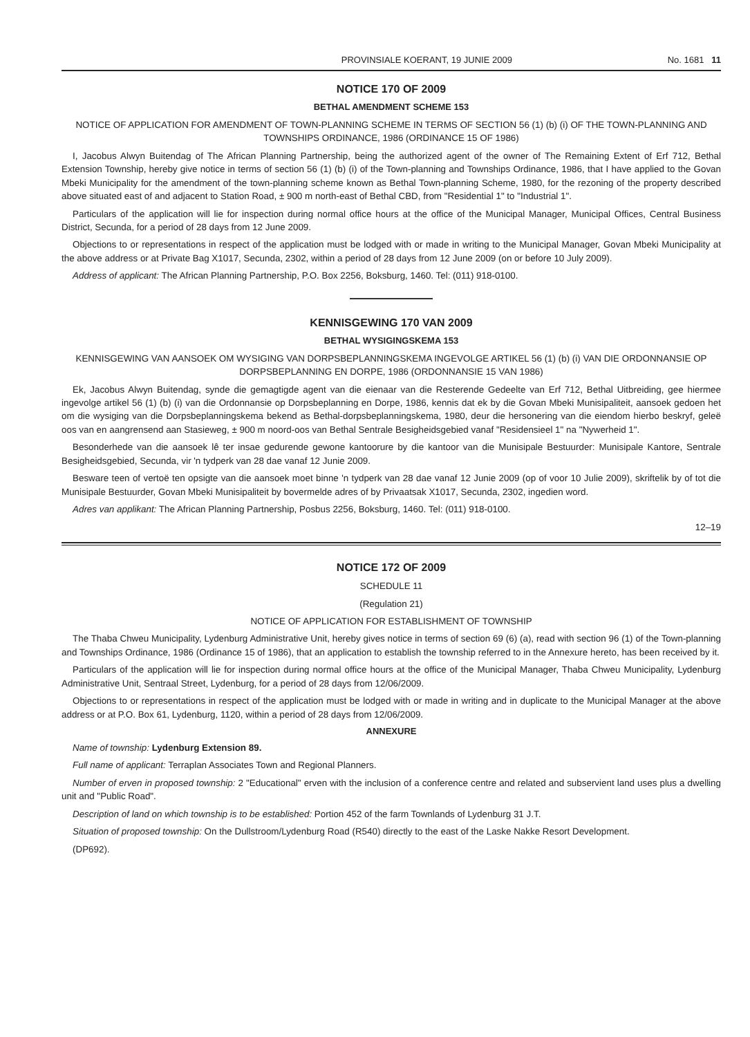PROVINSIALE KOERANT, 19 JUNIE 2009 No. 1681 11
NOTICE 170 OF 2009
BETHAL AMENDMENT SCHEME 153
NOTICE OF APPLICATION FOR AMENDMENT OF TOWN-PLANNING SCHEME IN TERMS OF SECTION 56 (1) (b) (i) OF THE TOWN-PLANNING AND TOWNSHIPS ORDINANCE, 1986 (ORDINANCE 15 OF 1986)
I, Jacobus Alwyn Buitendag of The African Planning Partnership, being the authorized agent of the owner of The Remaining Extent of Erf 712, Bethal Extension Township, hereby give notice in terms of section 56 (1) (b) (i) of the Town-planning and Townships Ordinance, 1986, that I have applied to the Govan Mbeki Municipality for the amendment of the town-planning scheme known as Bethal Town-planning Scheme, 1980, for the rezoning of the property described above situated east of and adjacent to Station Road, ± 900 m north-east of Bethal CBD, from "Residential 1" to "Industrial 1".
Particulars of the application will lie for inspection during normal office hours at the office of the Municipal Manager, Municipal Offices, Central Business District, Secunda, for a period of 28 days from 12 June 2009.
Objections to or representations in respect of the application must be lodged with or made in writing to the Municipal Manager, Govan Mbeki Municipality at the above address or at Private Bag X1017, Secunda, 2302, within a period of 28 days from 12 June 2009 (on or before 10 July 2009).
Address of applicant: The African Planning Partnership, P.O. Box 2256, Boksburg, 1460. Tel: (011) 918-0100.
KENNISGEWING 170 VAN 2009
BETHAL WYSIGINGSKEMA 153
KENNISGEWING VAN AANSOEK OM WYSIGING VAN DORPSBEPLANNINGSKEMA INGEVOLGE ARTIKEL 56 (1) (b) (i) VAN DIE ORDONNANSIE OP DORPSBEPLANNING EN DORPE, 1986 (ORDONNANSIE 15 VAN 1986)
Ek, Jacobus Alwyn Buitendag, synde die gemagtigde agent van die eienaar van die Resterende Gedeelte van Erf 712, Bethal Uitbreiding, gee hiermee ingevolge artikel 56 (1) (b) (i) van die Ordonnansie op Dorpsbeplanning en Dorpe, 1986, kennis dat ek by die Govan Mbeki Munisipaliteit, aansoek gedoen het om die wysiging van die Dorpsbeplanningskema bekend as Bethal-dorpsbeplanningskema, 1980, deur die hersonering van die eiendom hierbo beskryf, geleë oos van en aangrensend aan Stasieweg, ± 900 m noord-oos van Bethal Sentrale Besigheidsgebied vanaf "Residensieel 1" na "Nywerheid 1".
Besonderhede van die aansoek lê ter insae gedurende gewone kantoorure by die kantoor van die Munisipale Bestuurder: Munisipale Kantore, Sentrale Besigheidsgebied, Secunda, vir 'n tydperk van 28 dae vanaf 12 Junie 2009.
Besware teen of vertoë ten opsigte van die aansoek moet binne 'n tydperk van 28 dae vanaf 12 Junie 2009 (op of voor 10 Julie 2009), skriftelik by of tot die Munisipale Bestuurder, Govan Mbeki Munisipaliteit by bovermelde adres of by Privaatsak X1017, Secunda, 2302, ingedien word.
Adres van applikant: The African Planning Partnership, Posbus 2256, Boksburg, 1460. Tel: (011) 918-0100.
12–19
NOTICE 172 OF 2009
SCHEDULE 11
(Regulation 21)
NOTICE OF APPLICATION FOR ESTABLISHMENT OF TOWNSHIP
The Thaba Chweu Municipality, Lydenburg Administrative Unit, hereby gives notice in terms of section 69 (6) (a), read with section 96 (1) of the Town-planning and Townships Ordinance, 1986 (Ordinance 15 of 1986), that an application to establish the township referred to in the Annexure hereto, has been received by it.
Particulars of the application will lie for inspection during normal office hours at the office of the Municipal Manager, Thaba Chweu Municipality, Lydenburg Administrative Unit, Sentraal Street, Lydenburg, for a period of 28 days from 12/06/2009.
Objections to or representations in respect of the application must be lodged with or made in writing and in duplicate to the Municipal Manager at the above address or at P.O. Box 61, Lydenburg, 1120, within a period of 28 days from 12/06/2009.
ANNEXURE
Name of township: Lydenburg Extension 89.
Full name of applicant: Terraplan Associates Town and Regional Planners.
Number of erven in proposed township: 2 "Educational" erven with the inclusion of a conference centre and related and subservient land uses plus a dwelling unit and "Public Road".
Description of land on which township is to be established: Portion 452 of the farm Townlands of Lydenburg 31 J.T.
Situation of proposed township: On the Dullstroom/Lydenburg Road (R540) directly to the east of the Laske Nakke Resort Development.
(DP692).